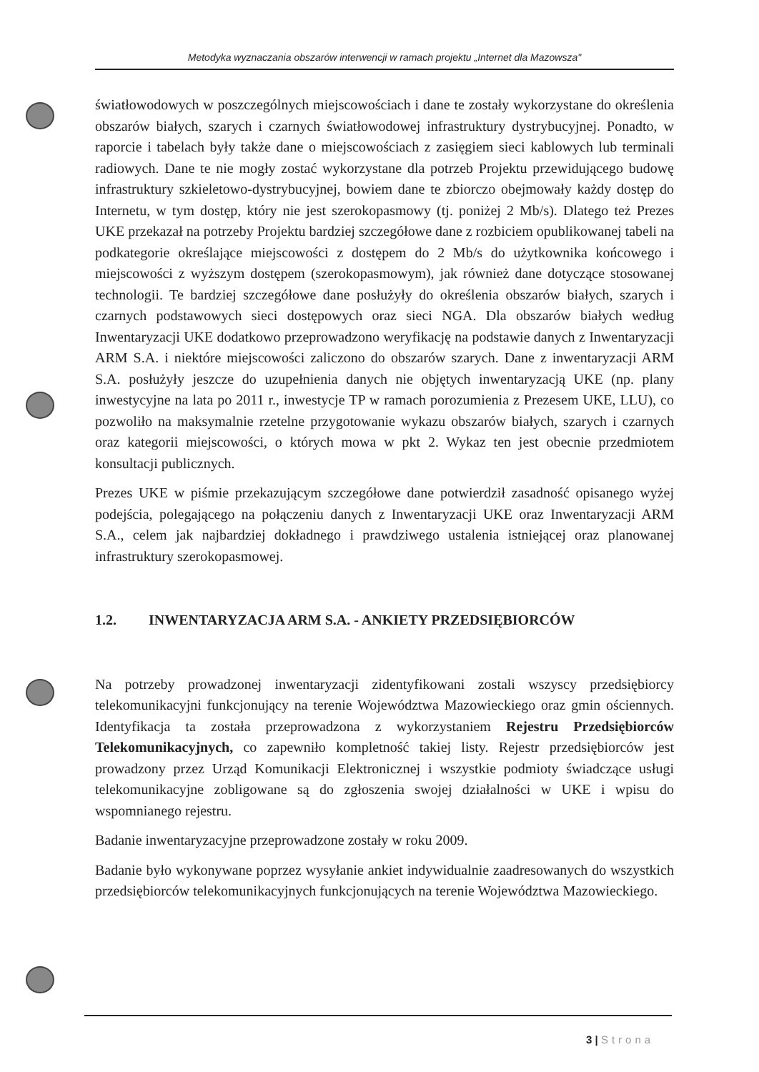Metodyka wyznaczania obszarów interwencji w ramach projektu „Internet dla Mazowsza"
światłowodowych w poszczególnych miejscowościach i dane te zostały wykorzystane do określenia obszarów białych, szarych i czarnych światłowodowej infrastruktury dystrybucyjnej. Ponadto, w raporcie i tabelach były także dane o miejscowościach z zasięgiem sieci kablowych lub terminali radiowych. Dane te nie mogły zostać wykorzystane dla potrzeb Projektu przewidującego budowę infrastruktury szkieletowo-dystrybucyjnej, bowiem dane te zbiorczo obejmowały każdy dostęp do Internetu, w tym dostęp, który nie jest szerokopasmowy (tj. poniżej 2 Mb/s). Dlatego też Prezes UKE przekazał na potrzeby Projektu bardziej szczegółowe dane z rozbiciem opublikowanej tabeli na podkategorie określające miejscowości z dostępem do 2 Mb/s do użytkownika końcowego i miejscowości z wyższym dostępem (szerokopasmowym), jak również dane dotyczące stosowanej technologii. Te bardziej szczegółowe dane posłużyły do określenia obszarów białych, szarych i czarnych podstawowych sieci dostępowych oraz sieci NGA. Dla obszarów białych według Inwentaryzacji UKE dodatkowo przeprowadzono weryfikację na podstawie danych z Inwentaryzacji ARM S.A. i niektóre miejscowości zaliczono do obszarów szarych. Dane z inwentaryzacji ARM S.A. posłużyły jeszcze do uzupełnienia danych nie objętych inwentaryzacją UKE (np. plany inwestycyjne na lata po 2011 r., inwestycje TP w ramach porozumienia z Prezesem UKE, LLU), co pozwoliło na maksymalnie rzetelne przygotowanie wykazu obszarów białych, szarych i czarnych oraz kategorii miejscowości, o których mowa w pkt 2. Wykaz ten jest obecnie przedmiotem konsultacji publicznych.
Prezes UKE w piśmie przekazującym szczegółowe dane potwierdził zasadność opisanego wyżej podejścia, polegającego na połączeniu danych z Inwentaryzacji UKE oraz Inwentaryzacji ARM S.A., celem jak najbardziej dokładnego i prawdziwego ustalenia istniejącej oraz planowanej infrastruktury szerokopasmowej.
1.2. INWENTARYZACJA ARM S.A. - ANKIETY PRZEDSIĘBIORCÓW
Na potrzeby prowadzonej inwentaryzacji zidentyfikowani zostali wszyscy przedsiębiorcy telekomunikacyjni funkcjonujący na terenie Województwa Mazowieckiego oraz gmin ościennych. Identyfikacja ta została przeprowadzona z wykorzystaniem Rejestru Przedsiębiorców Telekomunikacyjnych, co zapewniło kompletność takiej listy. Rejestr przedsiębiorców jest prowadzony przez Urząd Komunikacji Elektronicznej i wszystkie podmioty świadczące usługi telekomunikacyjne zobligowane są do zgłoszenia swojej działalności w UKE i wpisu do wspomnianego rejestru.
Badanie inwentaryzacyjne przeprowadzone zostały w roku 2009.
Badanie było wykonywane poprzez wysyłanie ankiet indywidualnie zaadresowanych do wszystkich przedsiębiorców telekomunikacyjnych funkcjonujących na terenie Województwa Mazowieckiego.
3 | Strona